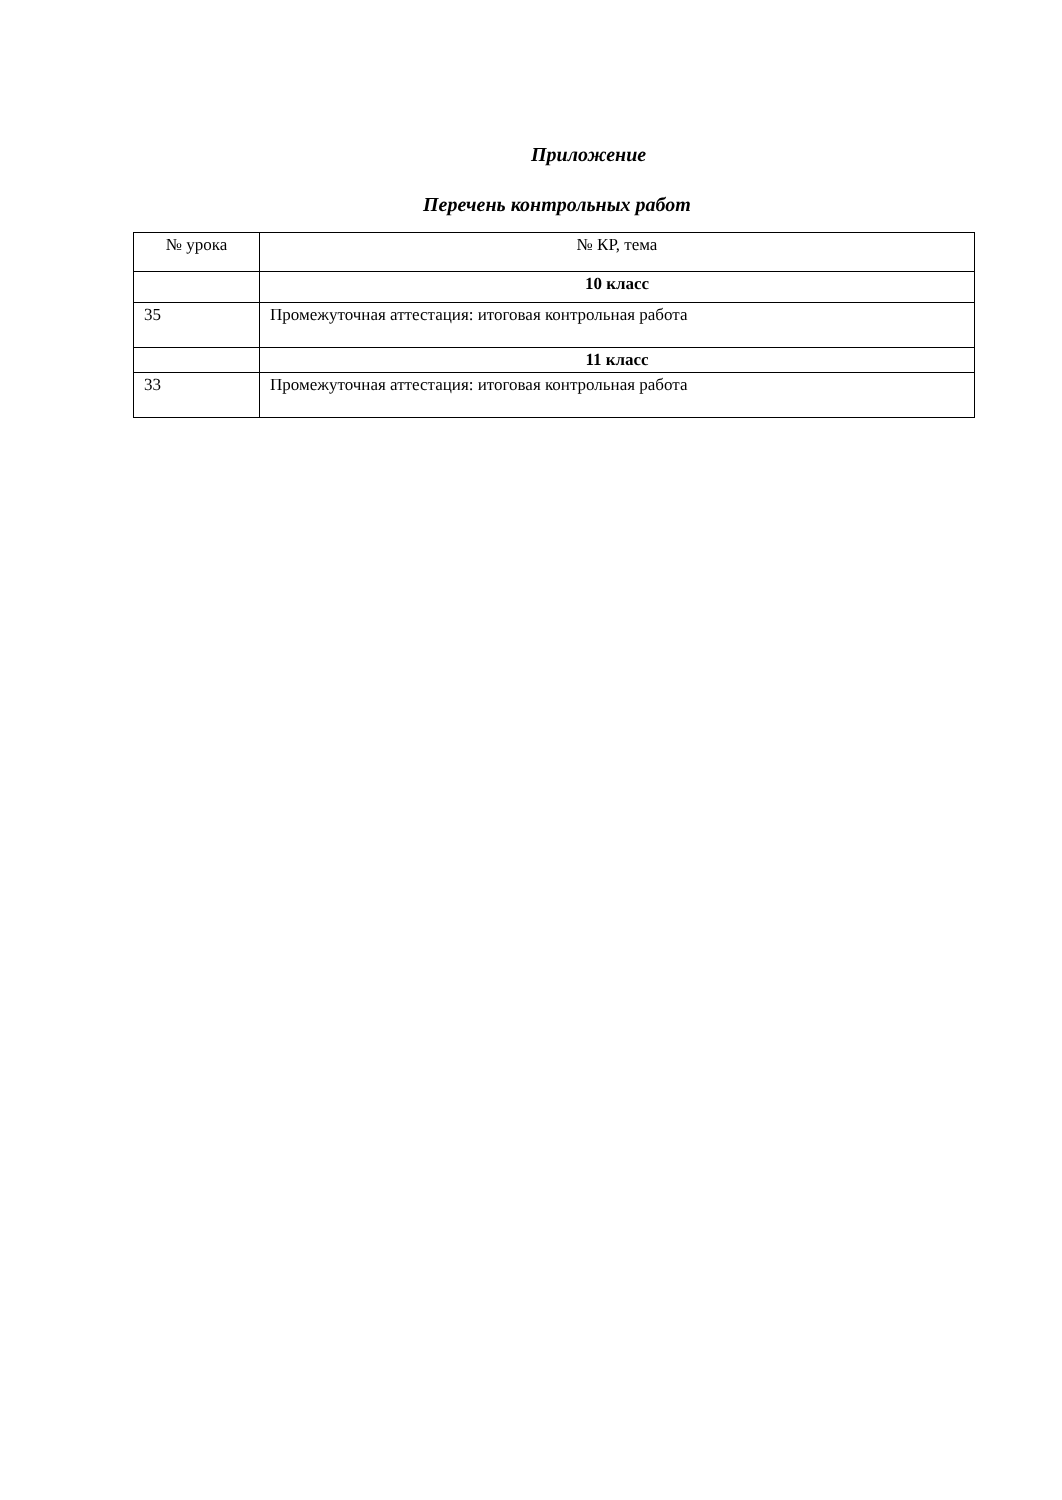Приложение
Перечень контрольных работ
| № урока | № КР, тема |
| --- | --- |
| | 10 класс |
| 35 | Промежуточная аттестация: итоговая контрольная работа |
| | 11 класс |
| 33 | Промежуточная аттестация: итоговая контрольная работа |